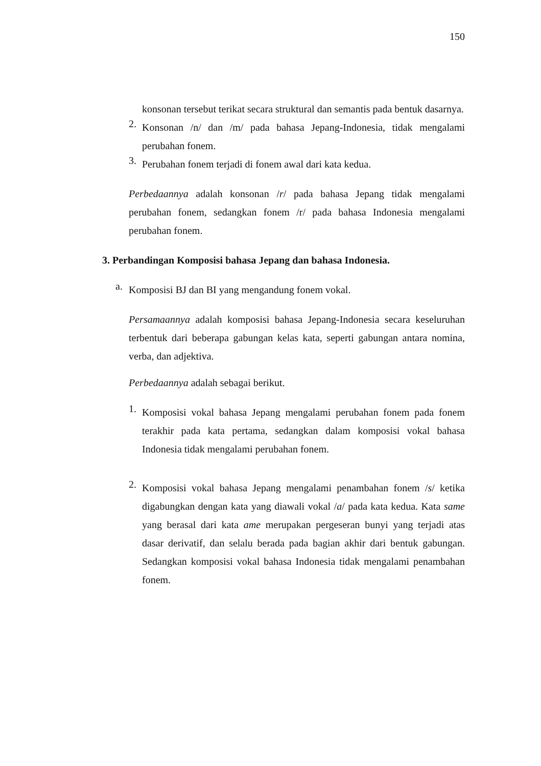150
konsonan tersebut terikat secara struktural dan semantis pada bentuk dasarnya.
2.
Konsonan /n/ dan /m/ pada bahasa Jepang-Indonesia, tidak mengalami perubahan fonem.
3.
Perubahan fonem terjadi di fonem awal dari kata kedua.
Perbedaannya adalah konsonan /r/ pada bahasa Jepang tidak mengalami perubahan fonem, sedangkan fonem /r/ pada bahasa Indonesia mengalami perubahan fonem.
3. Perbandingan Komposisi bahasa Jepang dan bahasa Indonesia.
a.
Komposisi BJ dan BI yang mengandung fonem vokal.
Persamaannya adalah komposisi bahasa Jepang-Indonesia secara keseluruhan terbentuk dari beberapa gabungan kelas kata, seperti gabungan antara nomina, verba, dan adjektiva.
Perbedaannya adalah sebagai berikut.
1.
Komposisi vokal bahasa Jepang mengalami perubahan fonem pada fonem terakhir pada kata pertama, sedangkan dalam komposisi vokal bahasa Indonesia tidak mengalami perubahan fonem.
2.
Komposisi vokal bahasa Jepang mengalami penambahan fonem /s/ ketika digabungkan dengan kata yang diawali vokal /a/ pada kata kedua. Kata same yang berasal dari kata ame merupakan pergeseran bunyi yang terjadi atas dasar derivatif, dan selalu berada pada bagian akhir dari bentuk gabungan. Sedangkan komposisi vokal bahasa Indonesia tidak mengalami penambahan fonem.